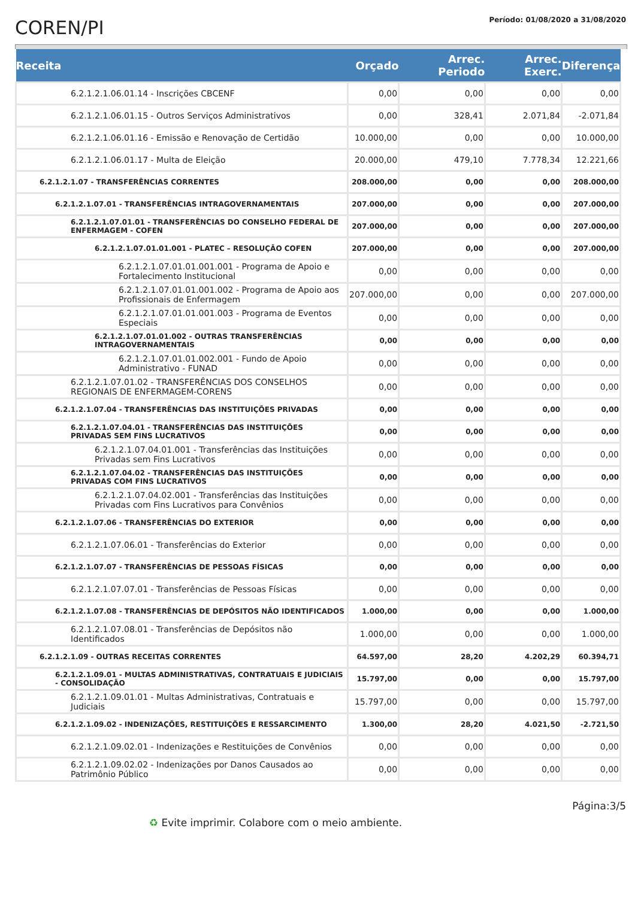COREN/PI
Período: 01/08/2020 a 31/08/2020
| Receita | Orçado | Arrec. Periodo | Arrec. Exerc. | Diferença |
| --- | --- | --- | --- | --- |
| 6.2.1.2.1.06.01.14 - Inscrições CBCENF | 0,00 | 0,00 | 0,00 | 0,00 |
| 6.2.1.2.1.06.01.15 - Outros Serviços Administrativos | 0,00 | 328,41 | 2.071,84 | -2.071,84 |
| 6.2.1.2.1.06.01.16 - Emissão e Renovação de Certidão | 10.000,00 | 0,00 | 0,00 | 10.000,00 |
| 6.2.1.2.1.06.01.17 - Multa de Eleição | 20.000,00 | 479,10 | 7.778,34 | 12.221,66 |
| 6.2.1.2.1.07 - TRANSFERÊNCIAS CORRENTES | 208.000,00 | 0,00 | 0,00 | 208.000,00 |
| 6.2.1.2.1.07.01 - TRANSFERÊNCIAS INTRAGOVERNAMENTAIS | 207.000,00 | 0,00 | 0,00 | 207.000,00 |
| 6.2.1.2.1.07.01.01 - TRANSFERÊNCIAS DO CONSELHO FEDERAL DE ENFERMAGEM - COFEN | 207.000,00 | 0,00 | 0,00 | 207.000,00 |
| 6.2.1.2.1.07.01.01.001 - PLATEC – RESOLUÇÃO COFEN | 207.000,00 | 0,00 | 0,00 | 207.000,00 |
| 6.2.1.2.1.07.01.01.001.001 - Programa de Apoio e Fortalecimento Institucional | 0,00 | 0,00 | 0,00 | 0,00 |
| 6.2.1.2.1.07.01.01.001.002 - Programa de Apoio aos Profissionais de Enfermagem | 207.000,00 | 0,00 | 0,00 | 207.000,00 |
| 6.2.1.2.1.07.01.01.001.003 - Programa de Eventos Especiais | 0,00 | 0,00 | 0,00 | 0,00 |
| 6.2.1.2.1.07.01.01.002 - OUTRAS TRANSFERÊNCIAS INTRAGOVERNAMENTAIS | 0,00 | 0,00 | 0,00 | 0,00 |
| 6.2.1.2.1.07.01.01.002.001 - Fundo de Apoio Administrativo - FUNAD | 0,00 | 0,00 | 0,00 | 0,00 |
| 6.2.1.2.1.07.01.02 - TRANSFERÊNCIAS DOS CONSELHOS REGIONAIS DE ENFERMAGEM-CORENS | 0,00 | 0,00 | 0,00 | 0,00 |
| 6.2.1.2.1.07.04 - TRANSFERÊNCIAS DAS INSTITUIÇÕES PRIVADAS | 0,00 | 0,00 | 0,00 | 0,00 |
| 6.2.1.2.1.07.04.01 - TRANSFERÊNCIAS DAS INSTITUIÇÕES PRIVADAS SEM FINS LUCRATIVOS | 0,00 | 0,00 | 0,00 | 0,00 |
| 6.2.1.2.1.07.04.01.001 - Transferências das Instituições Privadas sem Fins Lucrativos | 0,00 | 0,00 | 0,00 | 0,00 |
| 6.2.1.2.1.07.04.02 - TRANSFERÊNCIAS DAS INSTITUIÇÕES PRIVADAS COM FINS LUCRATIVOS | 0,00 | 0,00 | 0,00 | 0,00 |
| 6.2.1.2.1.07.04.02.001 - Transferências das Instituições Privadas com Fins Lucrativos para Convênios | 0,00 | 0,00 | 0,00 | 0,00 |
| 6.2.1.2.1.07.06 - TRANSFERÊNCIAS DO EXTERIOR | 0,00 | 0,00 | 0,00 | 0,00 |
| 6.2.1.2.1.07.06.01 - Transferências do Exterior | 0,00 | 0,00 | 0,00 | 0,00 |
| 6.2.1.2.1.07.07 - TRANSFERÊNCIAS DE PESSOAS FÍSICAS | 0,00 | 0,00 | 0,00 | 0,00 |
| 6.2.1.2.1.07.07.01 - Transferências de Pessoas Físicas | 0,00 | 0,00 | 0,00 | 0,00 |
| 6.2.1.2.1.07.08 - TRANSFERÊNCIAS DE DEPÓSITOS NÃO IDENTIFICADOS | 1.000,00 | 0,00 | 0,00 | 1.000,00 |
| 6.2.1.2.1.07.08.01 - Transferências de Depósitos não Identificados | 1.000,00 | 0,00 | 0,00 | 1.000,00 |
| 6.2.1.2.1.09 - OUTRAS RECEITAS CORRENTES | 64.597,00 | 28,20 | 4.202,29 | 60.394,71 |
| 6.2.1.2.1.09.01 - MULTAS ADMINISTRATIVAS, CONTRATUAIS E JUDICIAIS - CONSOLIDAÇÃO | 15.797,00 | 0,00 | 0,00 | 15.797,00 |
| 6.2.1.2.1.09.01.01 - Multas Administrativas, Contratuais e Judiciais | 15.797,00 | 0,00 | 0,00 | 15.797,00 |
| 6.2.1.2.1.09.02 - INDENIZAÇÕES, RESTITUIÇÕES E RESSARCIMENTO | 1.300,00 | 28,20 | 4.021,50 | -2.721,50 |
| 6.2.1.2.1.09.02.01 - Indenizações e Restituições de Convênios | 0,00 | 0,00 | 0,00 | 0,00 |
| 6.2.1.2.1.09.02.02 - Indenizações por Danos Causados ao Patrimônio Público | 0,00 | 0,00 | 0,00 | 0,00 |
Página:3/5
♻ Evite imprimir. Colabore com o meio ambiente.